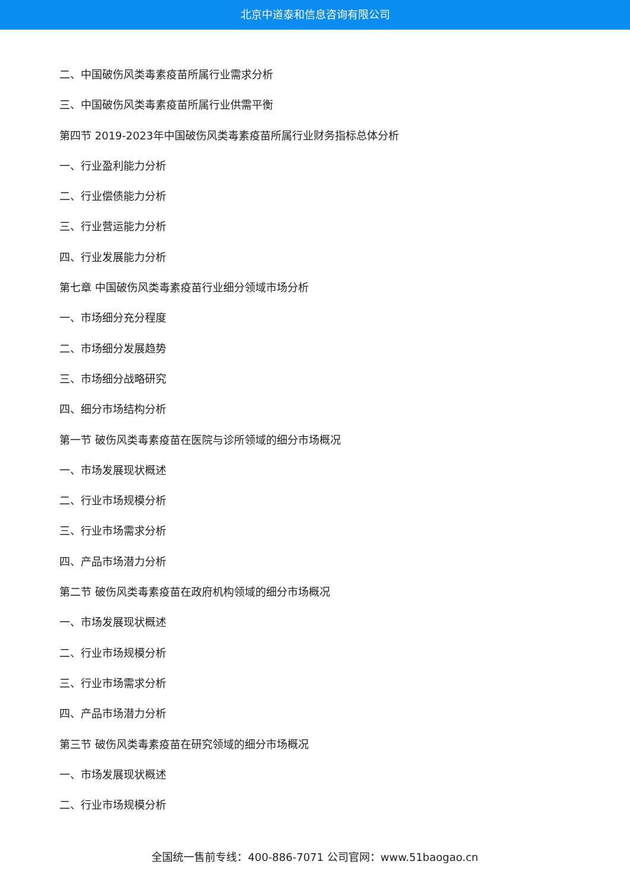北京中道泰和信息咨询有限公司
二、中国破伤风类毒素疫苗所属行业需求分析
三、中国破伤风类毒素疫苗所属行业供需平衡
第四节 2019-2023年中国破伤风类毒素疫苗所属行业财务指标总体分析
一、行业盈利能力分析
二、行业偿债能力分析
三、行业营运能力分析
四、行业发展能力分析
第七章 中国破伤风类毒素疫苗行业细分领域市场分析
一、市场细分充分程度
二、市场细分发展趋势
三、市场细分战略研究
四、细分市场结构分析
第一节 破伤风类毒素疫苗在医院与诊所领域的细分市场概况
一、市场发展现状概述
二、行业市场规模分析
三、行业市场需求分析
四、产品市场潜力分析
第二节 破伤风类毒素疫苗在政府机构领域的细分市场概况
一、市场发展现状概述
二、行业市场规模分析
三、行业市场需求分析
四、产品市场潜力分析
第三节 破伤风类毒素疫苗在研究领域的细分市场概况
一、市场发展现状概述
二、行业市场规模分析
全国统一售前专线：400-886-7071 公司官网：www.51baogao.cn